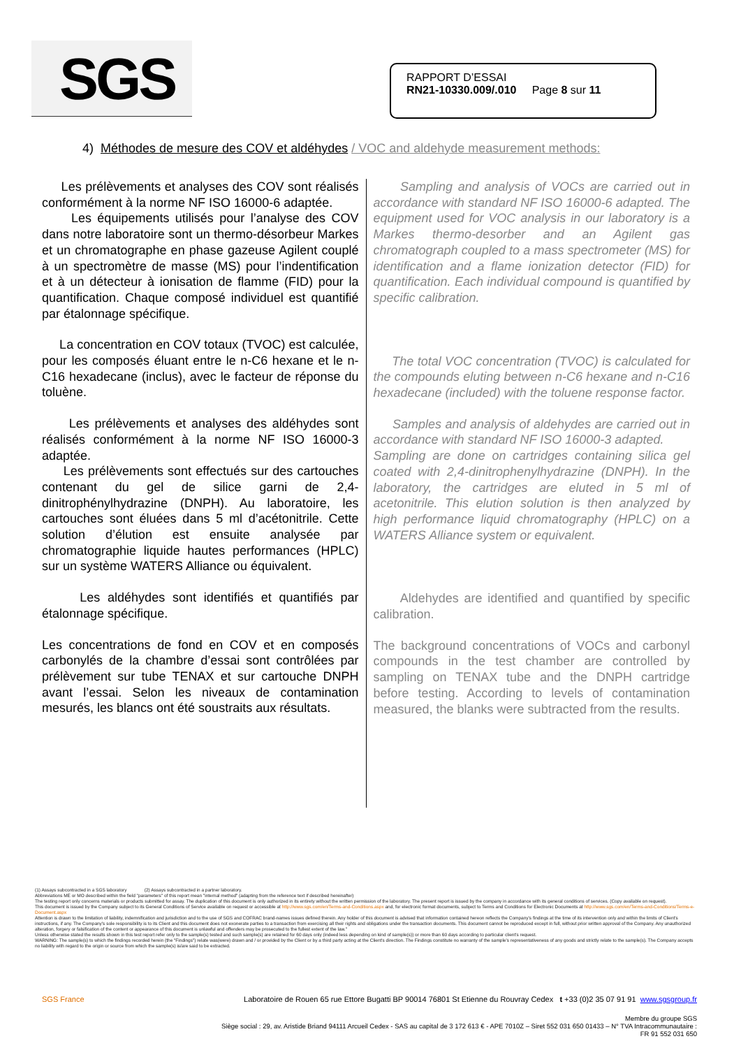SGS
RAPPORT D’ESSAI
RN21-10330.009/.010 Page 8 sur 11
4) Méthodes de mesure des COV et aldéhydes / VOC and aldehyde measurement methods:
Les prélèvements et analyses des COV sont réalisés conformément à la norme NF ISO 16000-6 adaptée.
Les équipements utilisés pour l’analyse des COV dans notre laboratoire sont un thermo-désorbeur Markes et un chromatographe en phase gazeuse Agilent couplé à un spectromètre de masse (MS) pour l’indentification et à un détecteur à ionisation de flamme (FID) pour la quantification. Chaque composé individuel est quantifié par étalonnage spécifique.
La concentration en COV totaux (TVOC) est calculée, pour les composés éluant entre le n-C6 hexane et le n-C16 hexadecane (inclus), avec le facteur de réponse du toluène.
Les prélèvements et analyses des aldéhydes sont réalisés conformément à la norme NF ISO 16000-3 adaptée.
Les prélèvements sont effectués sur des cartouches contenant du gel de silice garni de 2,4-dinitrophénylhydrazine (DNPH). Au laboratoire, les cartouches sont éluées dans 5 ml d’acétonitrile. Cette solution d’élution est ensuite analysée par chromatographie liquide hautes performances (HPLC) sur un système WATERS Alliance ou équivalent.
Les aldéhydes sont identifiés et quantifiés par étalonnage spécifique.
Les concentrations de fond en COV et en composés carbonylés de la chambre d’essai sont contrôlées par prélèvement sur tube TENAX et sur cartouche DNPH avant l’essai. Selon les niveaux de contamination mesurés, les blancs ont été soustraits aux résultats.
Sampling and analysis of VOCs are carried out in accordance with standard NF ISO 16000-6 adapted. The equipment used for VOC analysis in our laboratory is a Markes thermo-desorber and an Agilent gas chromatograph coupled to a mass spectrometer (MS) for identification and a flame ionization detector (FID) for quantification. Each individual compound is quantified by specific calibration.
The total VOC concentration (TVOC) is calculated for the compounds eluting between n-C6 hexane and n-C16 hexadecane (included) with the toluene response factor.
Samples and analysis of aldehydes are carried out in accordance with standard NF ISO 16000-3 adapted.
Sampling are done on cartridges containing silica gel coated with 2,4-dinitrophenylhydrazine (DNPH). In the laboratory, the cartridges are eluted in 5 ml of acetonitrile. This elution solution is then analyzed by high performance liquid chromatography (HPLC) on a WATERS Alliance system or equivalent.
Aldehydes are identified and quantified by specific calibration.
The background concentrations of VOCs and carbonyl compounds in the test chamber are controlled by sampling on TENAX tube and the DNPH cartridge before testing. According to levels of contamination measured, the blanks were subtracted from the results.
(1) Assays subcontracted in a SGS laboratory (2) Assays subcontracted in a partner laboratory.
Abbreviations ME or MO described within the field "parameters" of this report mean "internal method" (adapting from the reference text if described hereinafter)
The testing report only concerns materials or products submitted for assay. The duplication of this document is only authorized in its entirety without the written permission of the laboratory. The present report is issued by the company in accordance with its general conditions of services. (Copy available on request).
This document is issued by the Company subject to its General Conditions of Service available on request or accessible at http://www.sgs.com/en/Terms-and-Conditions.aspx and, for electronic format documents, subject to Terms and Conditions for Electronic Documents at http://www.sgs.com/en/Terms-and-Conditions/Terms-e-Document.aspx
Attention is drawn to the limitation of liability, indemnification and jurisdiction and to the use of SGS and COFRAC brand-names issues defined therein. Any holder of this document is advised that information contained hereon reflects the Company's findings at the time of its intervention only and within the limits of Client's instructions, if any. The Company's sole responsibility is to its Client and this document does not exonerate parties to a transaction from exercising all their rights and obligations under the transaction documents. This document cannot be reproduced except in full, without prior written approval of the Company. Any unauthorized alteration, forgery or falsification of the content or appearance of this document is unlawful and offenders may be prosecuted to the fullest extent of the law."
Unless otherwise stated the results shown in this test report refer only to the sample(s) tested and such sample(s) are retained for 60 days only (indeed less depending on kind of sample(s)) or more than 60 days according to particular client's request.
WARNING: The sample(s) to which the findings recorded herein (the "Findings") relate was(were) drawn and / or provided by the Client or by a third party acting at the Client's direction. The Findings constitute no warranty of the sample's representativeness of any goods and strictly relate to the sample(s). The Company accepts no liability with regard to the origin or source from which the sample(s) is/are said to be extracted.
SGS France Laboratoire de Rouen 65 rue Ettore Bugatti BP 90014 76801 St Etienne du Rouvray Cedex t +33 (0)2 35 07 91 91 www.sgsgroup.fr
Membre du groupe SGS
Siège social : 29, av. Aristide Briand 94111 Arcueil Cedex - SAS au capital de 3 172 613 € - APE 7010Z – Siret 552 031 650 01433 – N° TVA Intracommunautaire :
FR 91 552 031 650